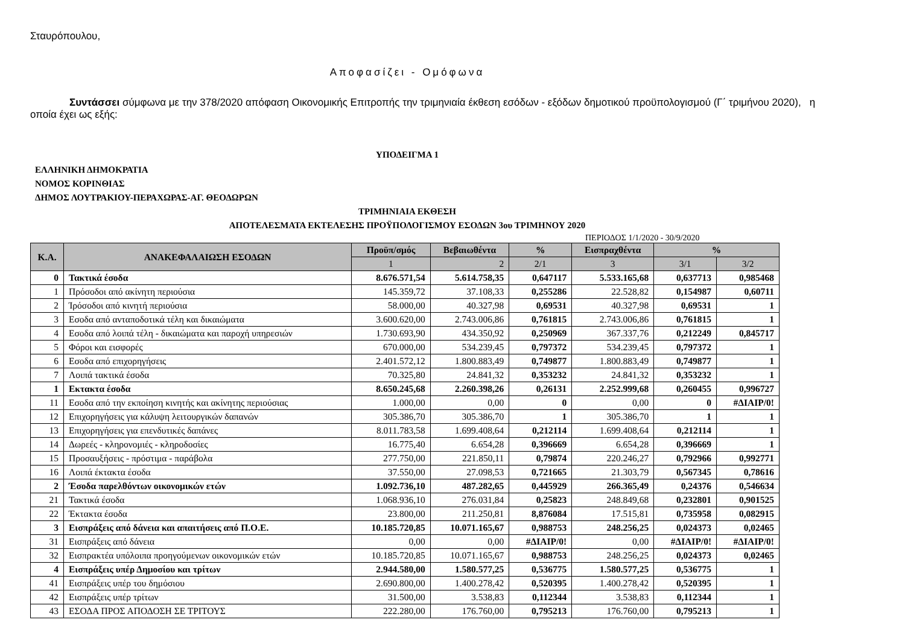Σταυρόπουλου,
Αποφασίζει - Ομόφωνα
Συντάσσει σύμφωνα με την 378/2020 απόφαση Οικονομικής Επιτροπής την τριμηνιαία έκθεση εσόδων - εξόδων δημοτικού προϋπολογισμού (Γ΄ τριμήνου 2020), η οποία έχει ως εξής:
ΥΠΟΔΕΙΓΜΑ 1
ΕΛΛΗΝΙΚΗ ΔΗΜΟΚΡΑΤΙΑ
ΝΟΜΟΣ ΚΟΡΙΝΘΙΑΣ
ΔΗΜΟΣ ΛΟΥΤΡΑΚΙΟΥ-ΠΕΡΑΧΩΡΑΣ-ΑΓ. ΘΕΟΔΩΡΩΝ
ΤΡΙΜΗΝΙΑΙΑ ΕΚΘΕΣΗ
ΑΠΟΤΕΛΕΣΜΑΤΑ ΕΚΤΕΛΕΣΗΣ ΠΡΟΫΠΟΛΟΓΙΣΜΟΥ ΕΣΟΔΩΝ 3ου ΤΡΙΜΗΝΟΥ 2020
ΠΕΡΙΟΔΟΣ 1/1/2020 - 30/9/2020
| Κ.Α. | ΑΝΑΚΕΦΑΛΑΙΩΣΗ ΕΣΟΔΩΝ | Προϋπ/σμός | Βεβαιωθέντα | % | Εισπραχθέντα | % | |
| --- | --- | --- | --- | --- | --- | --- | --- |
| | | 1 | 2 | 2/1 | 3 | 3/1 | 3/2 |
| 0 | Τακτικά έσοδα | 8.676.571,54 | 5.614.758,35 | 0,647117 | 5.533.165,68 | 0,637713 | 0,985468 |
| 1 | Πρόσοδοι από ακίνητη περιούσια | 145.359,72 | 37.108,33 | 0,255286 | 22.528,82 | 0,154987 | 0,60711 |
| 2 | Ίρόσοδοι από κινητή περιούσια | 58.000,00 | 40.327,98 | 0,69531 | 40.327,98 | 0,69531 | 1 |
| 3 | Εσοδα από ανταποδοτικά τέλη και δικαιώματα | 3.600.620,00 | 2.743.006,86 | 0,761815 | 2.743.006,86 | 0,761815 | 1 |
| 4 | Εσοδα από λοιπά τέλη - δικαιώματα και παροχή υπηρεσιών | 1.730.693,90 | 434.350,92 | 0,250969 | 367.337,76 | 0,212249 | 0,845717 |
| 5 | Φόροι και εισφορές | 670.000,00 | 534.239,45 | 0,797372 | 534.239,45 | 0,797372 | 1 |
| 6 | Εσοδα από επιχορηγήσεις | 2.401.572,12 | 1.800.883,49 | 0,749877 | 1.800.883,49 | 0,749877 | 1 |
| 7 | Λοιπά τακτικά έσοδα | 70.325,80 | 24.841,32 | 0,353232 | 24.841,32 | 0,353232 | 1 |
| 1 | Εκτακτα έσοδα | 8.650.245,68 | 2.260.398,26 | 0,26131 | 2.252.999,68 | 0,260455 | 0,996727 |
| 11 | Εσοδα από την εκποίηση κινητής και ακίνητης περιούσιας | 1.000,00 | 0,00 | 0 | 0,00 | 0 | #ΔΙΑΙΡ/0! |
| 12 | Επιχορηγήσεις για κάλυψη λειτουργικών δαπανών | 305.386,70 | 305.386,70 | 1 | 305.386,70 | 1 | 1 |
| 13 | Επιχορηγήσεις για επενδυτικές δαπάνες | 8.011.783,58 | 1.699.408,64 | 0,212114 | 1.699.408,64 | 0,212114 | 1 |
| 14 | Δωρεές - κληρονομιές - κληροδοσίες | 16.775,40 | 6.654,28 | 0,396669 | 6.654,28 | 0,396669 | 1 |
| 15 | Προσαυξήσεις - πρόστιμα - παράβολα | 277.750,00 | 221.850,11 | 0,79874 | 220.246,27 | 0,792966 | 0,992771 |
| 16 | Λοιπά έκτακτα έσοδα | 37.550,00 | 27.098,53 | 0,721665 | 21.303,79 | 0,567345 | 0,78616 |
| 2 | Έσοδα παρελθόντων οικονομικών ετών | 1.092.736,10 | 487.282,65 | 0,445929 | 266.365,49 | 0,24376 | 0,546634 |
| 21 | Τακτικά έσοδα | 1.068.936,10 | 276.031,84 | 0,25823 | 248.849,68 | 0,232801 | 0,901525 |
| 22 | Έκτακτα έσοδα | 23.800,00 | 211.250,81 | 8,876084 | 17.515,81 | 0,735958 | 0,082915 |
| 3 | Εισπράξεις από δάνεια και απαιτήσεις από Π.Ο.Ε. | 10.185.720,85 | 10.071.165,67 | 0,988753 | 248.256,25 | 0,024373 | 0,02465 |
| 31 | Εισπράξεις από δάνεια | 0,00 | 0,00 | #ΔΙΑΙΡ/0! | 0,00 | #ΔΙΑΙΡ/0! | #ΔΙΑΙΡ/0! |
| 32 | Εισπρακτέα υπόλοιπα προηγούμενων οικονομικών ετών | 10.185.720,85 | 10.071.165,67 | 0,988753 | 248.256,25 | 0,024373 | 0,02465 |
| 4 | Εισπράξεις υπέρ Δημοσίου και τρίτων | 2.944.580,00 | 1.580.577,25 | 0,536775 | 1.580.577,25 | 0,536775 | 1 |
| 41 | Εισπράξεις υπέρ του δημόσιου | 2.690.800,00 | 1.400.278,42 | 0,520395 | 1.400.278,42 | 0,520395 | 1 |
| 42 | Εισπράξεις υπέρ τρίτων | 31.500,00 | 3.538,83 | 0,112344 | 3.538,83 | 0,112344 | 1 |
| 43 | ΕΣΟΔΑ ΠΡΟΣ ΑΠΟΔΟΣΗ ΣΕ ΤΡΙΤΟΥΣ | 222.280,00 | 176.760,00 | 0,795213 | 176.760,00 | 0,795213 | 1 |